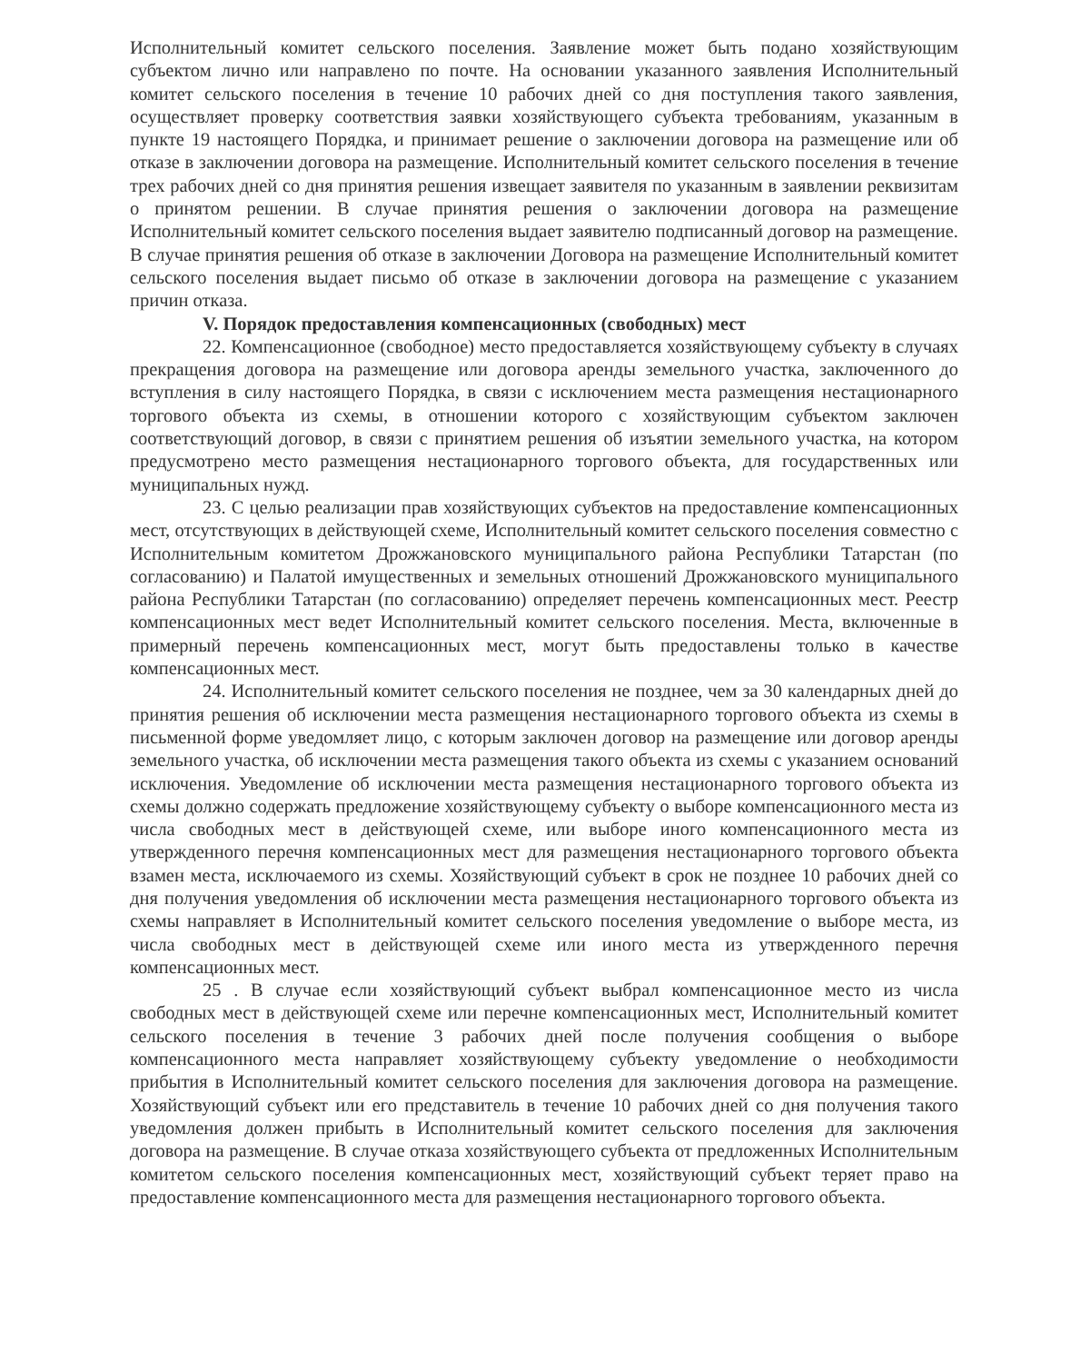Исполнительный комитет сельского поселения. Заявление может быть подано хозяйствующим субъектом лично или направлено по почте. На основании указанного заявления Исполнительный комитет сельского поселения в течение 10 рабочих дней со дня поступления такого заявления, осуществляет проверку соответствия заявки хозяйствующего субъекта требованиям, указанным в пункте 19 настоящего Порядка, и принимает решение о заключении договора на размещение или об отказе в заключении договора на размещение. Исполнительный комитет сельского поселения в течение трех рабочих дней со дня принятия решения извещает заявителя по указанным в заявлении реквизитам о принятом решении. В случае принятия решения о заключении договора на размещение Исполнительный комитет сельского поселения выдает заявителю подписанный договор на размещение. В случае принятия решения об отказе в заключении Договора на размещение Исполнительный комитет сельского поселения выдает письмо об отказе в заключении договора на размещение с указанием причин отказа.
V. Порядок предоставления компенсационных (свободных) мест
22. Компенсационное (свободное) место предоставляется хозяйствующему субъекту в случаях прекращения договора на размещение или договора аренды земельного участка, заключенного до вступления в силу настоящего Порядка, в связи с исключением места размещения нестационарного торгового объекта из схемы, в отношении которого с хозяйствующим субъектом заключен соответствующий договор, в связи с принятием решения об изъятии земельного участка, на котором предусмотрено место размещения нестационарного торгового объекта, для государственных или муниципальных нужд.
23. С целью реализации прав хозяйствующих субъектов на предоставление компенсационных мест, отсутствующих в действующей схеме, Исполнительный комитет сельского поселения совместно с Исполнительным комитетом Дрожжановского муниципального района Республики Татарстан (по согласованию) и Палатой имущественных и земельных отношений Дрожжановского муниципального района Республики Татарстан (по согласованию) определяет перечень компенсационных мест. Реестр компенсационных мест ведет Исполнительный комитет сельского поселения. Места, включенные в примерный перечень компенсационных мест, могут быть предоставлены только в качестве компенсационных мест.
24. Исполнительный комитет сельского поселения не позднее, чем за 30 календарных дней до принятия решения об исключении места размещения нестационарного торгового объекта из схемы в письменной форме уведомляет лицо, с которым заключен договор на размещение или договор аренды земельного участка, об исключении места размещения такого объекта из схемы с указанием оснований исключения. Уведомление об исключении места размещения нестационарного торгового объекта из схемы должно содержать предложение хозяйствующему субъекту о выборе компенсационного места из числа свободных мест в действующей схеме, или выборе иного компенсационного места из утвержденного перечня компенсационных мест для размещения нестационарного торгового объекта взамен места, исключаемого из схемы. Хозяйствующий субъект в срок не позднее 10 рабочих дней со дня получения уведомления об исключении места размещения нестационарного торгового объекта из схемы направляет в Исполнительный комитет сельского поселения уведомление о выборе места, из числа свободных мест в действующей схеме или иного места из утвержденного перечня компенсационных мест.
25 . В случае если хозяйствующий субъект выбрал компенсационное место из числа свободных мест в действующей схеме или перечне компенсационных мест, Исполнительный комитет сельского поселения в течение 3 рабочих дней после получения сообщения о выборе компенсационного места направляет хозяйствующему субъекту уведомление о необходимости прибытия в Исполнительный комитет сельского поселения для заключения договора на размещение. Хозяйствующий субъект или его представитель в течение 10 рабочих дней со дня получения такого уведомления должен прибыть в Исполнительный комитет сельского поселения для заключения договора на размещение. В случае отказа хозяйствующего субъекта от предложенных Исполнительным комитетом сельского поселения компенсационных мест, хозяйствующий субъект теряет право на предоставление компенсационного места для размещения нестационарного торгового объекта.